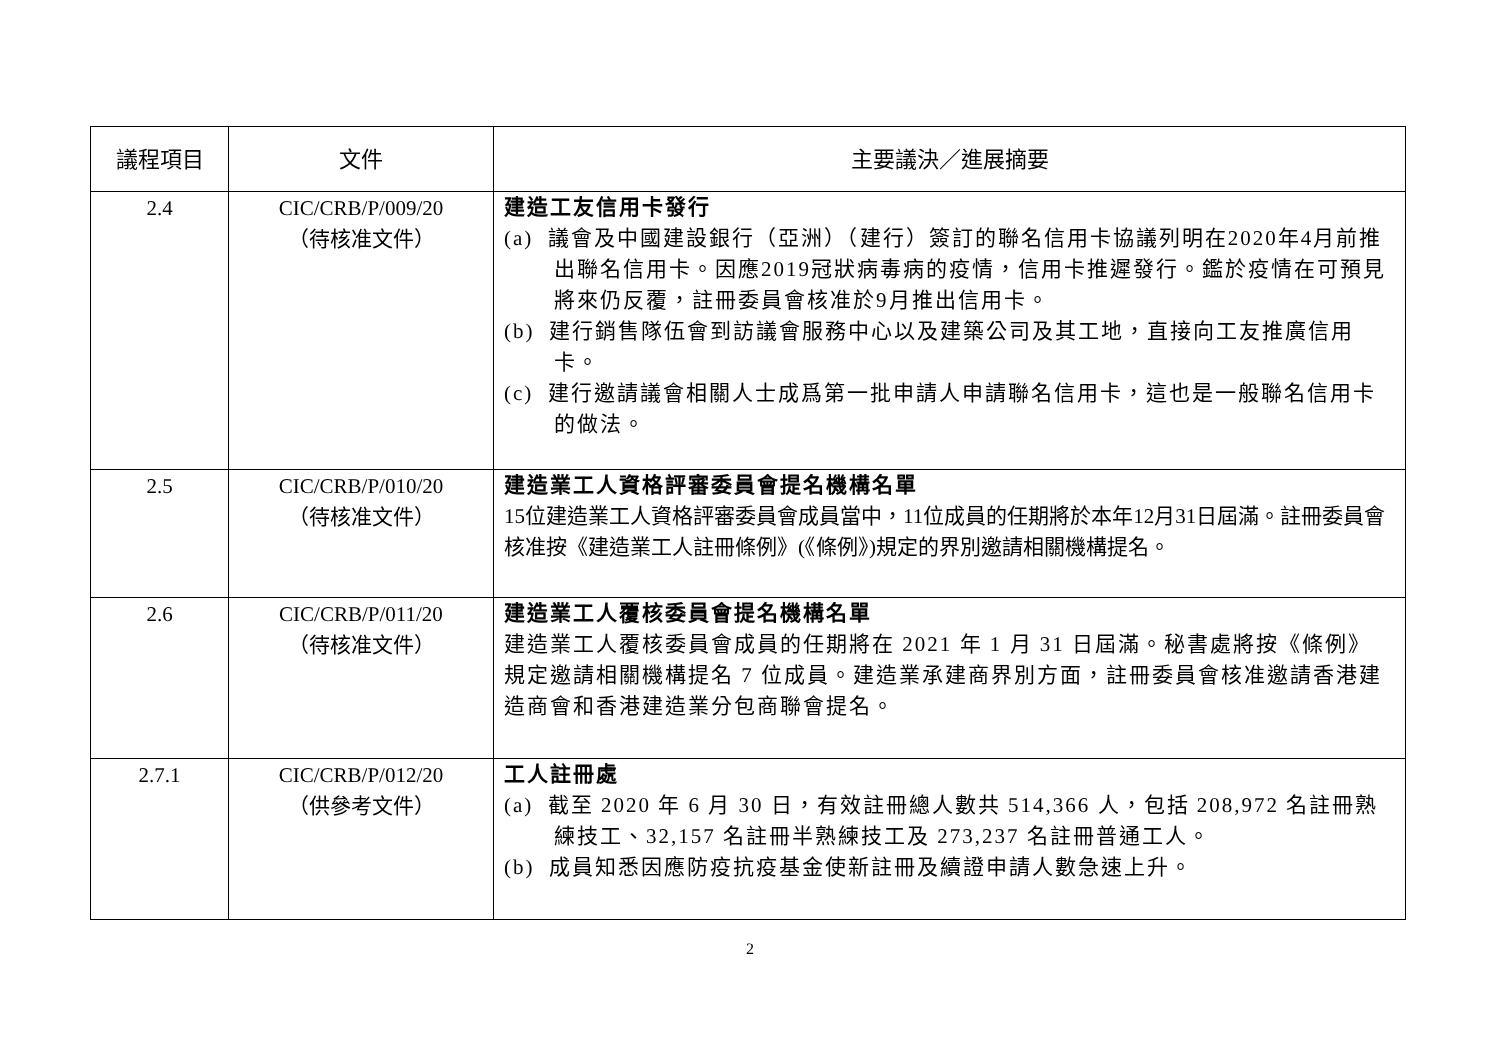| 議程項目 | 文件 | 主要議決／進展摘要 |
| --- | --- | --- |
| 2.4 | CIC/CRB/P/009/20 （待核准文件） | 建造工友信用卡發行 (a) 議會及中國建設銀行（亞洲）（建行）簽訂的聯名信用卡協議列明在2020年4月前推出聯名信用卡。因應2019冠狀病毒病的疫情，信用卡推遲發行。鑑於疫情在可預見將來仍反覆，註冊委員會核准於9月推出信用卡。 (b) 建行銷售隊伍會到訪議會服務中心以及建築公司及其工地，直接向工友推廣信用卡。 (c) 建行邀請議會相關人士成爲第一批申請人申請聯名信用卡，這也是一般聯名信用卡的做法。 |
| 2.5 | CIC/CRB/P/010/20 （待核准文件） | 建造業工人資格評審委員會提名機構名單 15位建造業工人資格評審委員會成員當中，11位成員的任期將於本年12月31日屆滿。註冊委員會核准按《建造業工人註冊條例》(《條例》)規定的界別邀請相關機構提名。 |
| 2.6 | CIC/CRB/P/011/20 （待核准文件） | 建造業工人覆核委員會提名機構名單 建造業工人覆核委員會成員的任期將在 2021 年 1 月 31 日屆滿。秘書處將按《條例》規定邀請相關機構提名 7 位成員。建造業承建商界別方面，註冊委員會核准邀請香港建造商會和香港建造業分包商聯會提名。 |
| 2.7.1 | CIC/CRB/P/012/20 （供參考文件） | 工人註冊處 (a) 截至 2020 年 6 月 30 日，有效註冊總人數共 514,366 人，包括 208,972 名註冊熟練技工、32,157 名註冊半熟練技工及 273,237 名註冊普通工人。 (b) 成員知悉因應防疫抗疫基金使新註冊及續證申請人數急速上升。 |
2